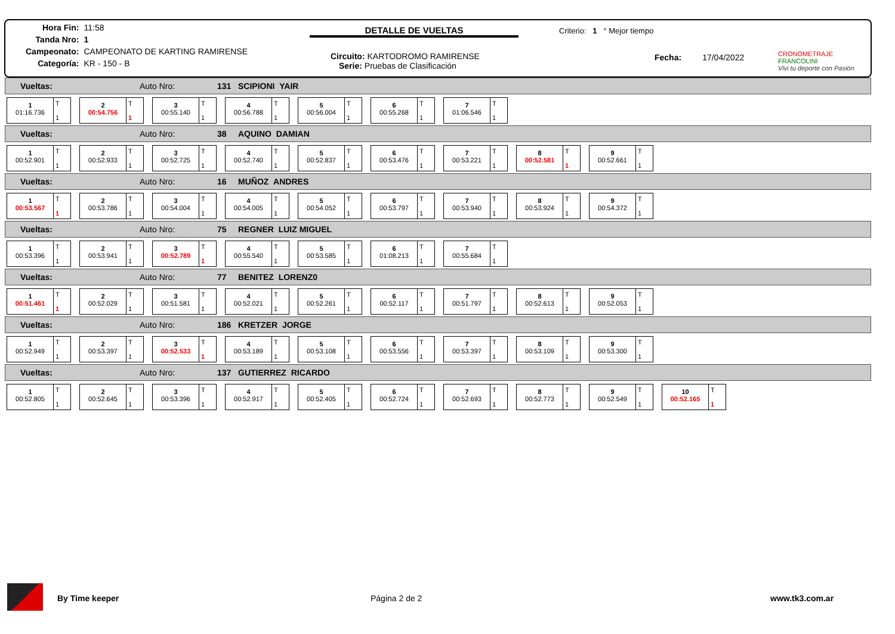| Hora Fin: | 11:58 |
| Tanda Nro: | 1 |
| Campeonato: | CAMPEONATO DE KARTING RAMIRENSE |
| Categoría: | KR - 150 - B |
DETALLE DE VUELTAS Criterio: 1 ° Mejor tiempo
Circuito: KARTODROMO RAMIRENSE
Serie: Pruebas de Clasificación
Fecha: 17/04/2022
CRONOMETRAJE FRANCOLINI
Vivi tu deporte con Pasión
Vueltas: Auto Nro: 131 SCIPIONI YAIR
1
01:16.736
T
1
2
00:54.756
T
1
3
00:55.140
T
1
4
00:56.788
T
1
5
00:56.004
T
1
6
00:55.268
T
1
7
01:06.546
T
1
Vueltas: Auto Nro: 38 AQUINO DAMIAN
1
00:52.901
T
1
2
00:52.933
T
1
3
00:52.725
T
1
4
00:52.740
T
1
5
00:52.837
T
1
6
00:53.476
T
1
7
00:53.221
T
1
8
00:52.581
T
1
9
00:52.661
T
1
Vueltas: Auto Nro: 16 MUÑOZ ANDRES
1
00:53.567
T
1
2
00:53.786
T
1
3
00:54.004
T
1
4
00:54.005
T
1
5
00:54.052
T
1
6
00:53.797
T
1
7
00:53.940
T
1
8
00:53.924
T
1
9
00:54.372
T
1
Vueltas: Auto Nro: 75 REGNER LUIZ MIGUEL
1
00:53.396
T
1
2
00:53.941
T
1
3
00:52.789
T
1
4
00:55.540
T
1
5
00:53.585
T
1
6
01:08.213
T
1
7
00:55.684
T
1
Vueltas: Auto Nro: 77 BENITEZ LORENZ0
1
00:51.461
T
1
2
00:52.029
T
1
3
00:51.581
T
1
4
00:52.021
T
1
5
00:52.261
T
1
6
00:52.117
T
1
7
00:51.797
T
1
8
00:52.613
T
1
9
00:52.053
T
1
Vueltas: Auto Nro: 186 KRETZER JORGE
1
00:52.949
T
1
2
00:53.397
T
1
3
00:52.533
T
1
4
00:53.189
T
1
5
00:53.108
T
1
6
00:53.556
T
1
7
00:53.397
T
1
8
00:53.109
T
1
9
00:53.300
T
1
Vueltas: Auto Nro: 137 GUTIERREZ RICARDO
1
00:52.805
T
1
2
00:52.645
T
1
3
00:53.396
T
1
4
00:52.917
T
1
5
00:52.405
T
1
6
00:52.724
T
1
7
00:52.693
T
1
8
00:52.773
T
1
9
00:52.549
T
1
10
00:52.165
T
1
By Time keeper Página 2 de 2 www.tk3.com.ar